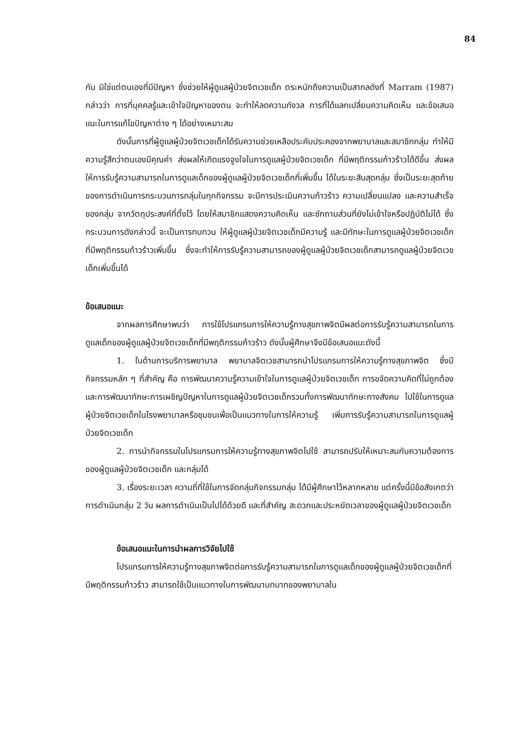84
กัน มิใช่แต่ตนเองที่มีปัญหา ซึ่งช่วยให้ผู้ดูแลผู้ป่วยจิตเวชเด็ก ตระหนักถึงความเป็นสากลดังที่ Marram (1987) กล่าวว่า การที่บุคคลรู้และเข้าใจปัญหาของตน จะทำให้ลดความกังวล การที่ได้แลกเปลี่ยนความคิดเห็น และข้อเสนอแนะในการแก้ไขปัญหาต่าง ๆ ได้อย่างเหมาะสม
ดังนั้นการที่ผู้ดูแลผู้ป่วยจิตเวชเด็กได้รับความช่วยเหลือประคับประคองจากพยาบาลและสมาชิกกลุ่ม ทำให้มีความรู้สึกว่าตนเองมีคุณค่า ส่งผลให้เกิดแรงจูงใจในการดูแลผู้ป่วยจิตเวชเด็ก ที่มีพฤติกรรมก้าวร้าวได้ดีขึ้น ส่งผลให้การรับรู้ความสามารถในการดูแลเด็กของผู้ดูแลผู้ป่วยจิตเวชเด็กที่เพิ่มขึ้น ได้ในระยะสินสุดกลุ่ม ซึ่งเป็นระยะสุดท้ายของการดำเนินการกระบวนการกลุ่มในทุกกิจกรรม จะมีการประเมินความก้าวร้าว ความเปลี่ยนแปลง และความสำเร็จของกลุ่ม จากวัตถุประสงค์ที่ตั้งไว้ โดยให้สมาชิกแสดงความคิดเห็น และซักถามส่วนที่ยังไม่เข้าใจหรือปฏิบัติไม่ได้ ซึ่งกระบวนการดังกล่าวนี้ จะเป็นการทบทวน ให้ผู้ดูแลผู้ป่วยจิตเวชเด็กมีความรู้ และมีทักษะในการดูแลผู้ป่วยจิตเวชเด็กที่มีพฤติกรรมก้าวร้าวเพิ่มขึ้น ซึ่งจะทำให้การรับรู้ความสามารถของผู้ดูแลผู้ป่วยจิตเวชเด็กสามารถดูแลผู้ป่วยจิตเวชเด็กเพิ่มขึ้นได้
ข้อเสนอแนะ
จากผลการศึกษาพบว่า การใช้โปรแกรมการให้ความรู้ทางสุขภาพจิตมีผลต่อการรับรู้ความสามารถในการดูแลเด็กของผู้ดูแลผู้ป่วยจิตเวชเด็กที่มีพฤติกรรมก้าวร้าว ดังนั้นผู้ศึกษาจึงมีข้อเสนอแนะดังนี้
1. ในด้านการบริการพยาบาล พยาบาลจิตเวชสามารถนำโปรแกรมการให้ความรู้ทางสุขภาพจิต ซึ่งมีกิจกรรมหลัก ๆ ที่สำคัญ คือ การพัฒนาความรู้ความเข้าใจในการดูแลผู้ป่วยจิตเวชเด็ก การขจัดความคิดที่ไม่ถูกต้อง และการพัฒนาทักษะการเผชิญปัญหาในการดูแลผู้ป่วยจิตเวชเด็กรวมทั้งการพัฒนาทักษะทางสังคม ไปใช้ในการดูแลผู้ป่วยจิตเวชเด็กในโรงพยาบาลหรือชุมชนเพื่อเป็นแนวทางในการให้ความรู้ เพิ่มการรับรู้ความสามารถในการดูแลผู้ป่วยจิตเวชเด็ก
2. การนำกิจกรรมในโปรแกรมการให้ความรู้ทางสุขภาพจิตไปใช้ สามารถปรับให้เหมาะสมกับความต้องการของผู้ดูแลผู้ป่วยจิตเวชเด็ก และกลุ่มได้
3. เรื่องระยะเวลา ความถี่ที่ใช้ในการจัดกลุ่มกิจกรรมกลุ่ม ได้มีผู้ศึกษาไว้หลากหลาย แต่ครั้งนี้มีข้อสังเกตว่า การดำเนินกลุ่ม 2 วัน ผลการดำเนินเป็นไปได้ด้วยดี และที่สำคัญ สะดวกและประหยัดเวลาของผู้ดูแลผู้ป่วยจิตเวชเด็ก
ข้อเสนอแนะในการนำผลการวิจัยไปใช้
โปรแกรมการให้ความรู้ทางสุขภาพจิตต่อการรับรู้ความสามารถในการดูแลเด็กของผู้ดูแลผู้ป่วยจิตเวชเด็กที่มีพฤติกรรมก้าวร้าว สามารถใช้เป็นแนวทางในการพัฒนาบทบาทของพยาบาลใน